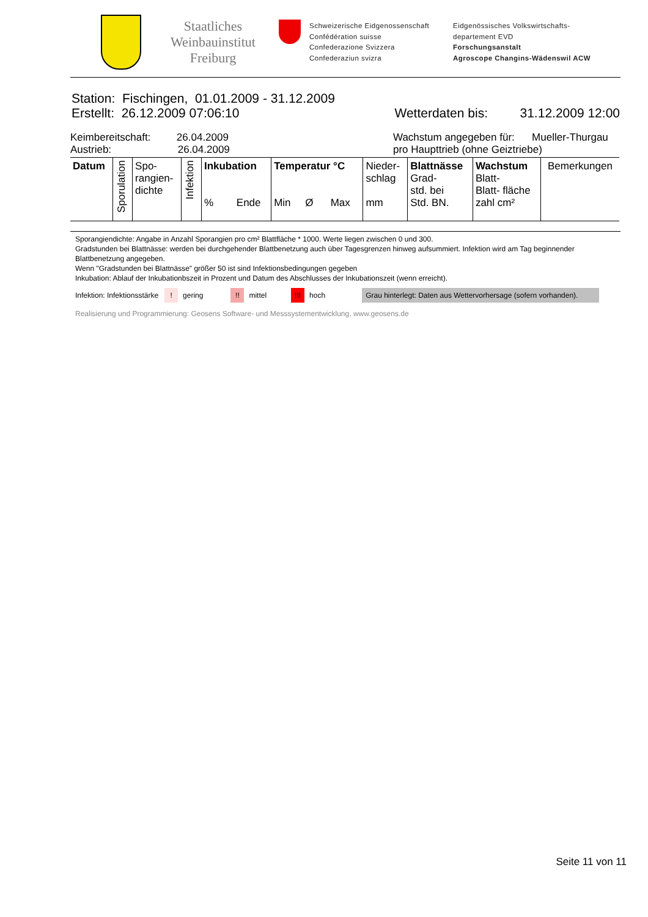Staatliches Weinbauinstitut Freiburg
Schweizerische Eidgenossenschaft
Confédération suisse
Confederazione Svizzera
Confederaziun svizra
Eidgenössisches Volkswirtschafts-
departement EVD
Forschungsanstalt
Agroscope Changins-Wädenswil ACW
Station: Fischingen, 01.01.2009 - 31.12.2009
Erstellt: 26.12.2009 07:06:10 Wetterdaten bis: 31.12.2009 12:00
Keimbereitschaft: 26.04.2009
Austrieb: 26.04.2009
Wachstum angegeben für: Mueller-Thurgau
pro Haupttrieb (ohne Geiztriebe)
| Datum | Sporulation | Spo- rangien- dichte | Infektion | Inkubation % Ende | Temperatur °C Min Ø Max | Nieder- schlag mm | Blattnässe Grad- std. bei Std. BN. | Wachstum Blatt- Blatt- fläche zahl cm² | Bemerkungen |
| --- | --- | --- | --- | --- | --- | --- | --- | --- | --- |
Sporangiendichte: Angabe in Anzahl Sporangien pro cm² Blattfläche * 1000. Werte liegen zwischen 0 und 300.
Gradstunden bei Blattnässe: werden bei durchgehender Blattbenetzung auch über Tagesgrenzen hinweg aufsummiert. Infektion wird am Tag beginnender Blattbenetzung angegeben.
Wenn "Gradstunden bei Blattnässe" größer 50 ist sind Infektionsbedingungen gegeben
Inkubation: Ablauf der Inkubationbszeit in Prozent und Datum des Abschlusses der Inkubationszeit (wenn erreicht).
Infektion: Infektionsstärke ! gering !! mittel !!! hoch Grau hinterlegt: Daten aus Wettervorhersage (sofern vorhanden).
Realisierung und Programmierung: Geosens Software- und Messsystementwicklung, www.geosens.de
Seite 11 von 11